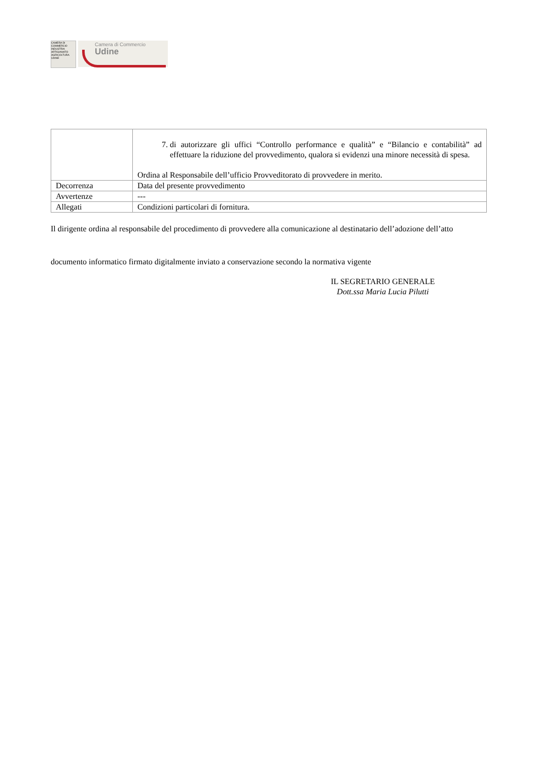CAMERA DI COMMERCIO INDUSTRIA ARTIGIANATO AGRICOLTURA UDINE
Camera di Commercio
Udine
| | 7. di autorizzare gli uffici “Controllo performance e qualità” e “Bilancio e contabilità” ad effettuare la riduzione del provvedimento, qualora si evidenzi una minore necessità di spesa. Ordina al Responsabile dell’ufficio Provveditorato di provvedere in merito. |
| Decorrenza | Data del presente provvedimento |
| Avvertenze | --- |
| Allegati | Condizioni particolari di fornitura. |
Il dirigente ordina al responsabile del procedimento di provvedere alla comunicazione al destinatario dell’adozione dell’atto
documento informatico firmato digitalmente inviato a conservazione secondo la normativa vigente
IL SEGRETARIO GENERALE
Dott.ssa Maria Lucia Pilutti